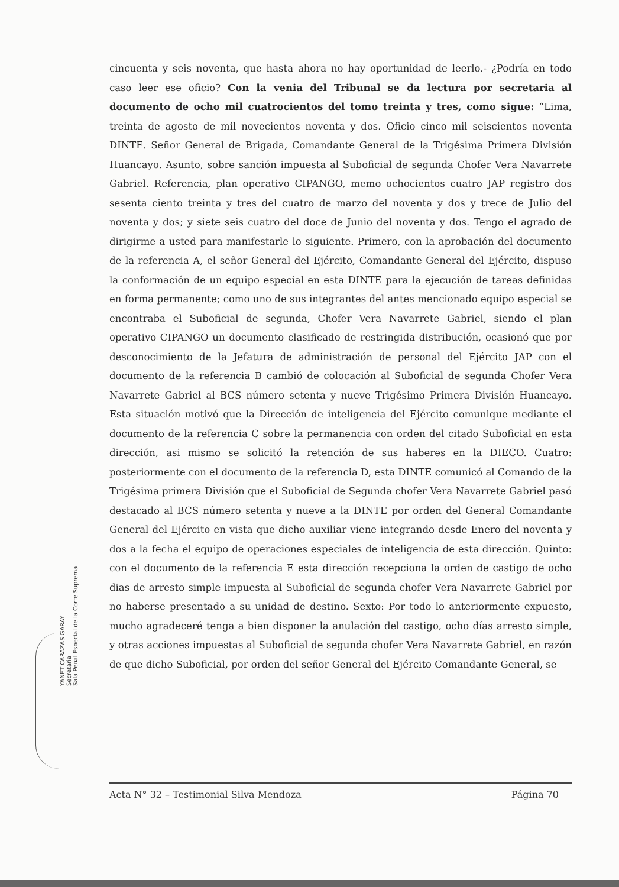cincuenta y seis noventa, que hasta ahora no hay oportunidad de leerlo.- ¿Podría en todo caso leer ese oficio? Con la venia del Tribunal se da lectura por secretaria al documento de ocho mil cuatrocientos del tomo treinta y tres, como sigue: “Lima, treinta de agosto de mil novecientos noventa y dos. Oficio cinco mil seiscientos noventa DINTE. Señor General de Brigada, Comandante General de la Trigésima Primera División Huancayo. Asunto, sobre sanción impuesta al Suboficial de segunda Chofer Vera Navarrete Gabriel. Referencia, plan operativo CIPANGO, memo ochocientos cuatro JAP registro dos sesenta ciento treinta y tres del cuatro de marzo del noventa y dos y trece de Julio del noventa y dos; y siete seis cuatro del doce de Junio del noventa y dos. Tengo el agrado de dirigirme a usted para manifestarle lo siguiente. Primero, con la aprobación del documento de la referencia A, el señor General del Ejército, Comandante General del Ejército, dispuso la conformación de un equipo especial en esta DINTE para la ejecución de tareas definidas en forma permanente; como uno de sus integrantes del antes mencionado equipo especial se encontraba el Suboficial de segunda, Chofer Vera Navarrete Gabriel, siendo el plan operativo CIPANGO un documento clasificado de restringida distribución, ocasionó que por desconocimiento de la Jefatura de administración de personal del Ejército JAP con el documento de la referencia B cambió de colocación al Suboficial de segunda Chofer Vera Navarrete Gabriel al BCS número setenta y nueve Trigésimo Primera División Huancayo. Esta situación motivó que la Dirección de inteligencia del Ejército comunique mediante el documento de la referencia C sobre la permanencia con orden del citado Suboficial en esta dirección, asi mismo se solicitó la retención de sus haberes en la DIECO. Cuatro: posteriormente con el documento de la referencia D, esta DINTE comunicó al Comando de la Trigésima primera División que el Suboficial de Segunda chofer Vera Navarrete Gabriel pasó destacado al BCS número setenta y nueve a la DINTE por orden del General Comandante General del Ejército en vista que dicho auxiliar viene integrando desde Enero del noventa y dos a la fecha el equipo de operaciones especiales de inteligencia de esta dirección. Quinto: con el documento de la referencia E esta dirección recepciona la orden de castigo de ocho dias de arresto simple impuesta al Suboficial de segunda chofer Vera Navarrete Gabriel por no haberse presentado a su unidad de destino. Sexto: Por todo lo anteriormente expuesto, mucho agradeceré tenga a bien disponer la anulación del castigo, ocho días arresto simple, y otras acciones impuestas al Suboficial de segunda chofer Vera Navarrete Gabriel, en razón de que dicho Suboficial, por orden del señor General del Ejército Comandante General, se
YANET CARAZAS GARAY
Secretaria
Sala Penal Especial de la Corte Suprema
Acta N° 32 – Testimonial Silva Mendoza Página 70